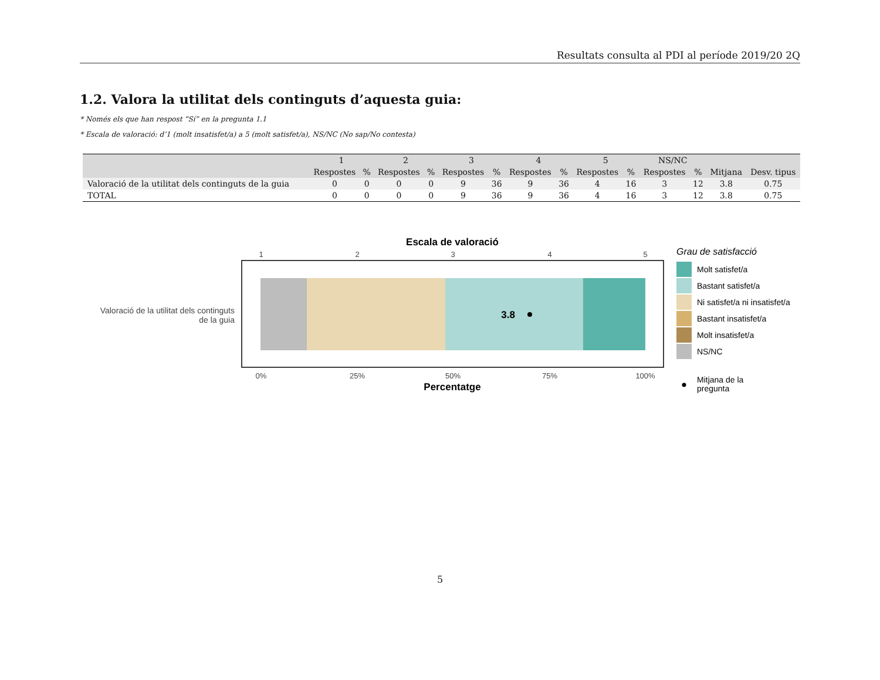Resultats consulta al PDI al període 2019/20 2Q
1.2. Valora la utilitat dels continguts d’aquesta guia:
* Només els que han respost “Sí” en la pregunta 1.1
* Escala de valoració: d’1 (molt insatisfet/a) a 5 (molt satisfet/a), NS/NC (No sap/No contesta)
| | 1 | | 2 | | 3 | | 4 | | 5 | | NS/NC | | | |
| --- | --- | --- | --- | --- | --- | --- | --- | --- | --- | --- | --- | --- | --- | --- |
| | Respostes | % | Respostes | % | Respostes | % | Respostes | % | Respostes | % | Respostes | % | Mitjana | Desv. tipus |
| Valoració de la utilitat dels continguts de la guia | 0 | 0 | 0 | 0 | 9 | 36 | 9 | 36 | 4 | 16 | 3 | 12 | 3.8 | 0.75 |
| TOTAL | 0 | 0 | 0 | 0 | 9 | 36 | 9 | 36 | 4 | 16 | 3 | 12 | 3.8 | 0.75 |
Escala de valoració
1
2
3
4
5
3.8
Valoració de la utilitat dels continguts
de la guia
0%
25%
50%
75%
100%
Percentatge
Grau de satisfacció
Molt satisfet/a
Bastant satisfet/a
Ni satisfet/a ni insatisfet/a
Bastant insatisfet/a
Molt insatisfet/a
NS/NC
Mitjana de la
pregunta
5